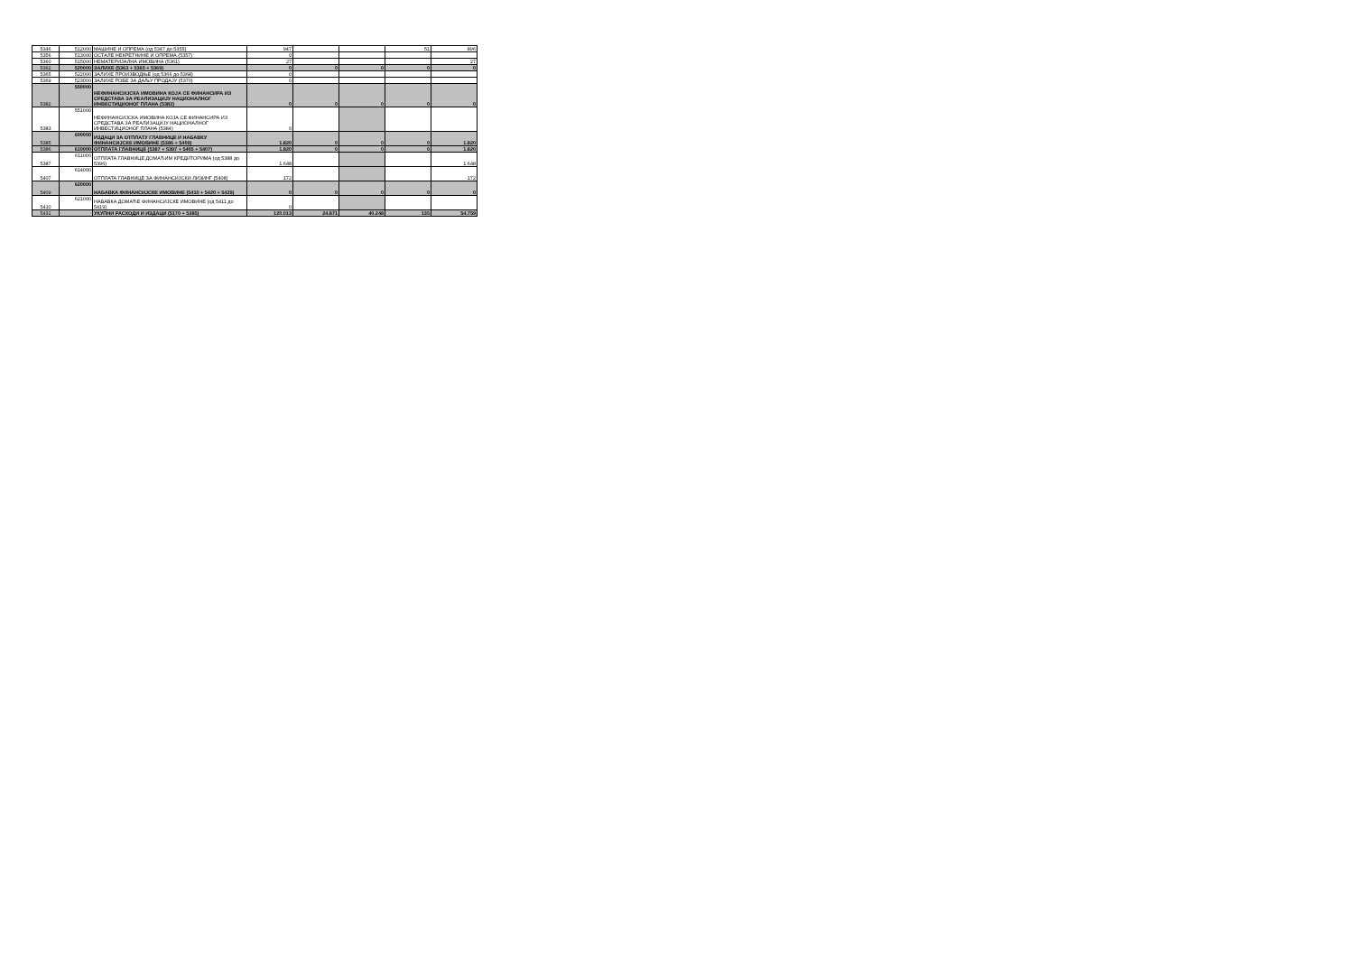| 5346 | 512000 | МАШИНЕ И ОПРЕМА (од 5347 до 5355) | 947 | | | 51 | 896 |
| 5356 | 513000 | ОСТАЛЕ НЕКРЕТНИНЕ И ОПРЕМА (5357) | 0 | | | | |
| 5360 | 515000 | НЕМАТЕРИЈАЛНА ИМОВИНА (5361) | 27 | | | | 27 |
| 5362 | 520000 | ЗАЛИХЕ (5363 + 5365 + 5369) | 0 | 0 | 0 | 0 | 0 |
| 5365 | 522000 | ЗАЛИХЕ ПРОИЗВОДЊЕ (од 5366 до 5368) | 0 | | | | |
| 5369 | 523000 | ЗАЛИХЕ РОБЕ ЗА ДАЉУ ПРОДАЈУ (5370) | 0 | | | | |
| 5382 | 550000 | НЕФИНАНСИЈСКА ИМОВИНА КОЈА СЕ ФИНАНСИРА ИЗ СРЕДСТАВА ЗА РЕАЛИЗАЦИЈУ НАЦИОНАЛНОГ ИНВЕСТИЦИОНОГ ПЛАНА (5383) | 0 | 0 | 0 | 0 | 0 |
| 5383 | 551000 | НЕФИНАНСИЈСКА ИМОВИНА КОЈА СЕ ФИНАНСИРА ИЗ СРЕДСТАВА ЗА РЕАЛИЗАЦИЈУ НАЦИОНАЛНОГ ИНВЕСТИЦИОНОГ ПЛАНА (5384) | 0 | | | | |
| 5385 | 600000 | ИЗДАЦИ ЗА ОТПЛАТУ ГЛАВНИЦЕ И НАБАВКУ ФИНАНСИЈСКЕ ИМОВИНЕ (5386 + 5409) | 1.820 | 0 | 0 | 0 | 1.820 |
| 5386 | 610000 | ОТПЛАТА ГЛАВНИЦЕ (5387 + 5397 + 5405 + 5407) | 1.820 | 0 | 0 | 0 | 1.820 |
| 5387 | 611000 | ОТПЛАТА ГЛАВНИЦЕ ДОМАЋИМ КРЕДИТОРИМА (од 5388 до 5396) | 1.648 | | | | 1.648 |
| 5407 | 614000 | ОТПЛАТА ГЛАВНИЦЕ ЗА ФИНАНСИЈСКИ ЛИЗИНГ (5408) | 172 | | | | 172 |
| 5409 | 620000 | НАБАВКА ФИНАНСИЈСКЕ ИМОВИНЕ (5410 + 5420 + 5429) | 0 | 0 | 0 | 0 | 0 |
| 5410 | 621000 | НАБАВКА ДОМАЋЕ ФИНАНСИЈСКЕ ИМОВИНЕ (од 5411 до 5419) | 0 | | | | |
| 5431 | | УКУПНИ РАСХОДИ И ИЗДАЦИ (5170 + 5385) | 120.013 | 24.871 | 40.248 | 135 | 54.759 |